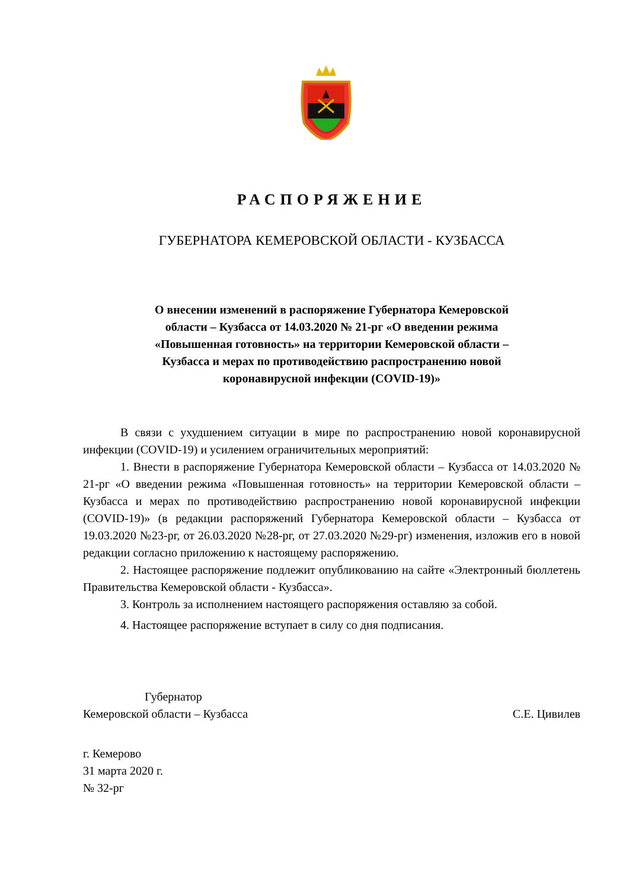РАСПОРЯЖЕНИЕ
ГУБЕРНАТОРА КЕМЕРОВСКОЙ ОБЛАСТИ - КУЗБАССА
О внесении изменений в распоряжение Губернатора Кемеровской
области – Кузбасса от 14.03.2020 № 21-рг «О введении режима
«Повышенная готовность» на территории Кемеровской области –
Кузбасса и мерах по противодействию распространению новой
коронавирусной инфекции (COVID-19)»
В связи с ухудшением ситуации в мире по распространению новой коронавирусной инфекции (COVID-19) и усилением ограничительных мероприятий:
1. Внести в распоряжение Губернатора Кемеровской области – Кузбасса от 14.03.2020 № 21-рг «О введении режима «Повышенная готовность» на территории Кемеровской области – Кузбасса и мерах по противодействию распространению новой коронавирусной инфекции (COVID-19)» (в редакции распоряжений Губернатора Кемеровской области – Кузбасса от 19.03.2020 №23-рг, от 26.03.2020 №28-рг, от 27.03.2020 №29-рг) изменения, изложив его в новой редакции согласно приложению к настоящему распоряжению.
2. Настоящее распоряжение подлежит опубликованию на сайте «Электронный бюллетень Правительства Кемеровской области - Кузбасса».
3. Контроль за исполнением настоящего распоряжения оставляю за собой.
4. Настоящее распоряжение вступает в силу со дня подписания.
Губернатор
Кемеровской области – Кузбасса С.Е. Цивилев
г. Кемерово
31 марта 2020 г.
№ 32-рг